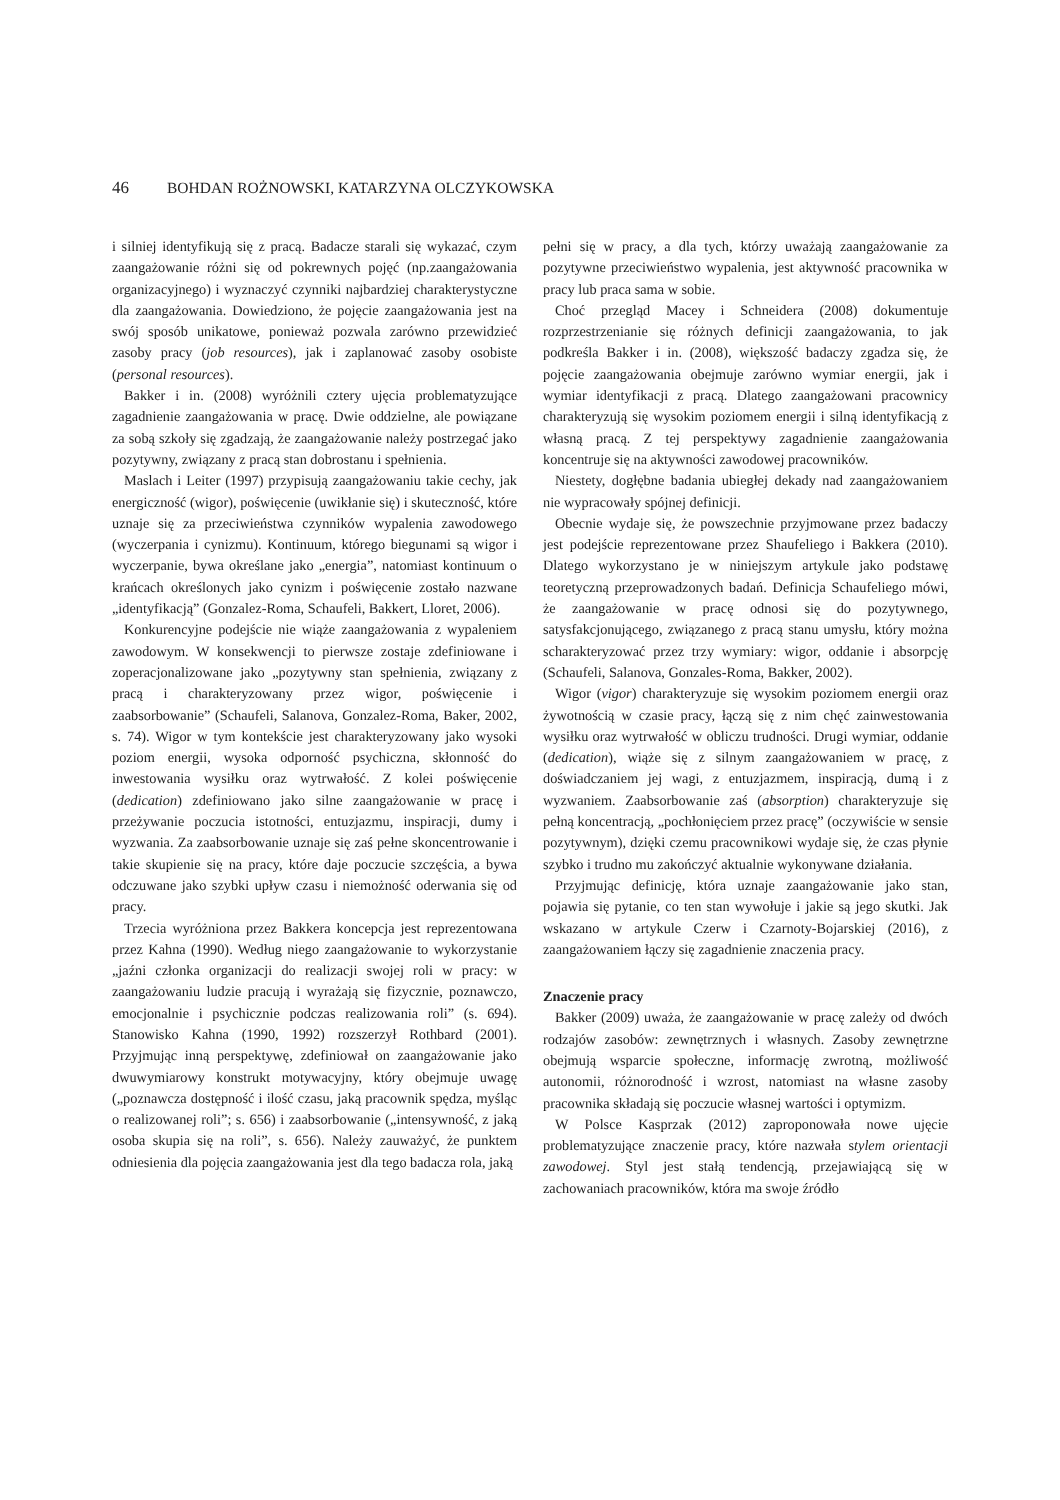46 BOHDAN ROŻNOWSKI, KATARZYNA OLCZYKOWSKA
i silniej identyfikują się z pracą. Badacze starali się wykazać, czym zaangażowanie różni się od pokrewnych pojęć (np.zaangażowania organizacyjnego) i wyznaczyć czynniki najbardziej charakterystyczne dla zaangażowania. Dowiedziono, że pojęcie zaangażowania jest na swój sposób unikatowe, ponieważ pozwala zarówno przewidzieć zasoby pracy (job resources), jak i zaplanować zasoby osobiste (personal resources).
Bakker i in. (2008) wyróżnili cztery ujęcia problematyzujące zagadnienie zaangażowania w pracę. Dwie oddzielne, ale powiązane za sobą szkoły się zgadzają, że zaangażowanie należy postrzegać jako pozytywny, związany z pracą stan dobrostanu i spełnienia.
Maslach i Leiter (1997) przypisują zaangażowaniu takie cechy, jak energiczność (wigor), poświęcenie (uwikłanie się) i skuteczność, które uznaje się za przeciwieństwa czynników wypalenia zawodowego (wyczerpania i cynizmu). Kontinuum, którego biegunami są wigor i wyczerpanie, bywa określane jako „energia”, natomiast kontinuum o krańcach określonych jako cynizm i poświęcenie zostało nazwane „identyfikacją” (Gonzalez-Roma, Schaufeli, Bakkert, Lloret, 2006).
Konkurencyjne podejście nie wiąże zaangażowania z wypaleniem zawodowym. W konsekwencji to pierwsze zostaje zdefiniowane i zoperacjonalizowane jako „pozytywny stan spełnienia, związany z pracą i charakteryzowany przez wigor, poświęcenie i zaabsorbowanie” (Schaufeli, Salanova, Gonzalez-Roma, Baker, 2002, s. 74). Wigor w tym kontekście jest charakteryzowany jako wysoki poziom energii, wysoka odporność psychiczna, skłonność do inwestowania wysiłku oraz wytrwałość. Z kolei poświęcenie (dedication) zdefiniowano jako silne zaangażowanie w pracę i przeżywanie poczucia istotności, entuzjazmu, inspiracji, dumy i wyzwania. Za zaabsorbowanie uznaje się zaś pełne skoncentrowanie i takie skupienie się na pracy, które daje poczucie szczęścia, a bywa odczuwane jako szybki upływ czasu i niemożność oderwania się od pracy.
Trzecia wyróżniona przez Bakkera koncepcja jest reprezentowana przez Kahna (1990). Według niego zaangażowanie to wykorzystanie „jaźni członka organizacji do realizacji swojej roli w pracy: w zaangażowaniu ludzie pracują i wyrażają się fizycznie, poznawczo, emocjonalnie i psychicznie podczas realizowania roli” (s. 694). Stanowisko Kahna (1990, 1992) rozszerzył Rothbard (2001). Przyjmując inną perspektywę, zdefiniował on zaangażowanie jako dwuwymiarowy konstrukt motywacyjny, który obejmuje uwagę („poznawcza dostępność i ilość czasu, jaką pracownik spędza, myśląc o realizowanej roli”; s. 656) i zaabsorbowanie („intensywność, z jaką osoba skupia się na roli”, s. 656). Należy zauważyć, że punktem odniesienia dla pojęcia zaangażowania jest dla tego badacza rola, jaką
pełni się w pracy, a dla tych, którzy uważają zaangażowanie za pozytywne przeciwieństwo wypalenia, jest aktywność pracownika w pracy lub praca sama w sobie.
Choć przegląd Macey i Schneidera (2008) dokumentuje rozprzestrzenianie się różnych definicji zaangażowania, to jak podkreśla Bakker i in. (2008), większość badaczy zgadza się, że pojęcie zaangażowania obejmuje zarówno wymiar energii, jak i wymiar identyfikacji z pracą. Dlatego zaangażowani pracownicy charakteryzują się wysokim poziomem energii i silną identyfikacją z własną pracą. Z tej perspektywy zagadnienie zaangażowania koncentruje się na aktywności zawodowej pracowników.
Niestety, dogłębne badania ubiegłej dekady nad zaangażowaniem nie wypracowały spójnej definicji.
Obecnie wydaje się, że powszechnie przyjmowane przez badaczy jest podejście reprezentowane przez Shaufeliego i Bakkera (2010). Dlatego wykorzystano je w niniejszym artykule jako podstawę teoretyczną przeprowadzonych badań. Definicja Schaufeliego mówi, że zaangażowanie w pracę odnosi się do pozytywnego, satysfakcjonującego, związanego z pracą stanu umysłu, który można scharakteryzować przez trzy wymiary: wigor, oddanie i absorpcję (Schaufeli, Salanova, Gonzales-Roma, Bakker, 2002).
Wigor (vigor) charakteryzuje się wysokim poziomem energii oraz żywotnością w czasie pracy, łączą się z nim chęć zainwestowania wysiłku oraz wytrwałość w obliczu trudności. Drugi wymiar, oddanie (dedication), wiąże się z silnym zaangażowaniem w pracę, z doświadczaniem jej wagi, z entuzjazmem, inspiracją, dumą i z wyzwaniem. Zaabsorbowanie zaś (absorption) charakteryzuje się pełną koncentracją, „pochłonięciem przez pracę” (oczywiście w sensie pozytywnym), dzięki czemu pracownikowi wydaje się, że czas płynie szybko i trudno mu zakończyć aktualnie wykonywane działania.
Przyjmując definicję, która uznaje zaangażowanie jako stan, pojawia się pytanie, co ten stan wywołuje i jakie są jego skutki. Jak wskazano w artykule Czerw i Czarnoty-Bojarskiej (2016), z zaangażowaniem łączy się zagadnienie znaczenia pracy.
Znaczenie pracy
Bakker (2009) uważa, że zaangażowanie w pracę zależy od dwóch rodzajów zasobów: zewnętrznych i własnych. Zasoby zewnętrzne obejmują wsparcie społeczne, informację zwrotną, możliwość autonomii, różnorodność i wzrost, natomiast na własne zasoby pracownika składają się poczucie własnej wartości i optymizm.
W Polsce Kasprzak (2012) zaproponowała nowe ujęcie problematyzujące znaczenie pracy, które nazwała stylem orientacji zawodowej. Styl jest stałą tendencją, przejawiającą się w zachowaniach pracowników, która ma swoje źródło